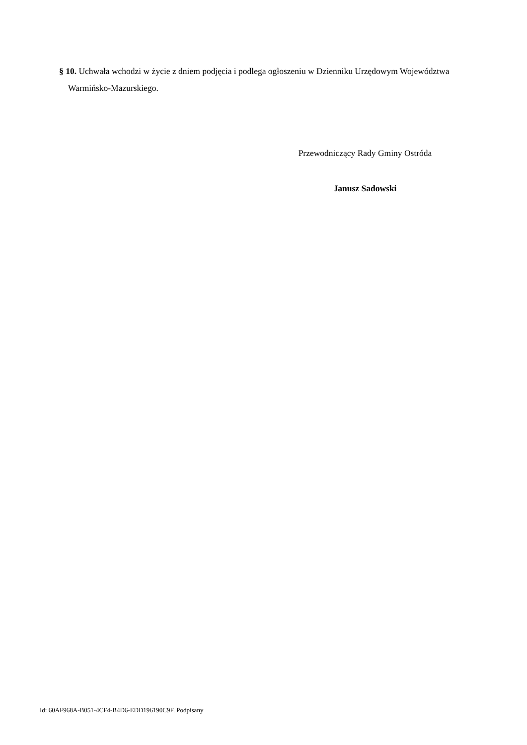§ 10. Uchwała wchodzi w życie z dniem podjęcia i podlega ogłoszeniu w Dzienniku Urzędowym Województwa Warmińsko-Mazurskiego.
Przewodniczący Rady Gminy Ostróda
Janusz Sadowski
Id: 60AF968A-B051-4CF4-B4D6-EDD196190C9F. Podpisany